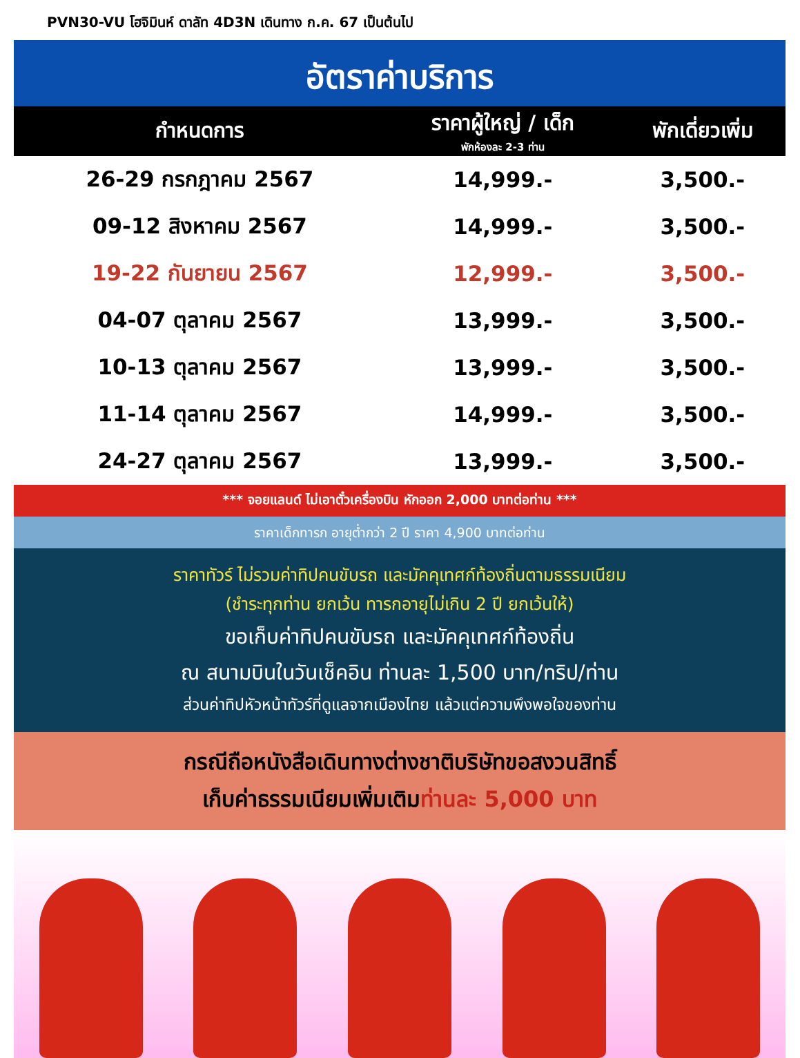PVN30-VU โฮจิมินห์ ดาลัท 4D3N เดินทาง ก.ค. 67 เป็นต้นไป
อัตราค่าบริการ
| กำหนดการ | ราคาผู้ใหญ่ / เด็ก พักห้องละ 2-3 ท่าน | พักเดี่ยวเพิ่ม |
| --- | --- | --- |
| 26-29 กรกฎาคม 2567 | 14,999.- | 3,500.- |
| 09-12 สิงหาคม 2567 | 14,999.- | 3,500.- |
| 19-22 กันยายน 2567 | 12,999.- | 3,500.- |
| 04-07 ตุลาคม 2567 | 13,999.- | 3,500.- |
| 10-13 ตุลาคม 2567 | 13,999.- | 3,500.- |
| 11-14 ตุลาคม 2567 | 14,999.- | 3,500.- |
| 24-27 ตุลาคม 2567 | 13,999.- | 3,500.- |
*** จอยแลนด์ ไม่เอาตั๋วเครื่องบิน หักออก 2,000 บาทต่อท่าน ***
ราคาเด็กทารก อายุต่ำกว่า 2 ปี ราคา 4,900 บาทต่อท่าน
ราคาทัวร์ ไม่รวมค่าทิปคนขับรถ และมัคคุเทศก์ท้องถิ่นตามธรรมเนียม
(ชำระทุกท่าน ยกเว้น ทารกอายุไม่เกิน 2 ปี ยกเว้นให้)
ขอเก็บค่าทิปคนขับรถ และมัคคุเทศก์ท้องถิ่น
ณ สนามบินในวันเช็คอิน ท่านละ 1,500 บาท/ทริป/ท่าน
ส่วนค่าทิปหัวหน้าทัวร์ที่ดูแลจากเมืองไทย แล้วแต่ความพึงพอใจของท่าน
กรณีถือหนังสือเดินทางต่างชาติบริษัทขอสงวนสิทธิ์
เก็บค่าธรรมเนียมเพิ่มเติมท่านละ 5,000 บาท